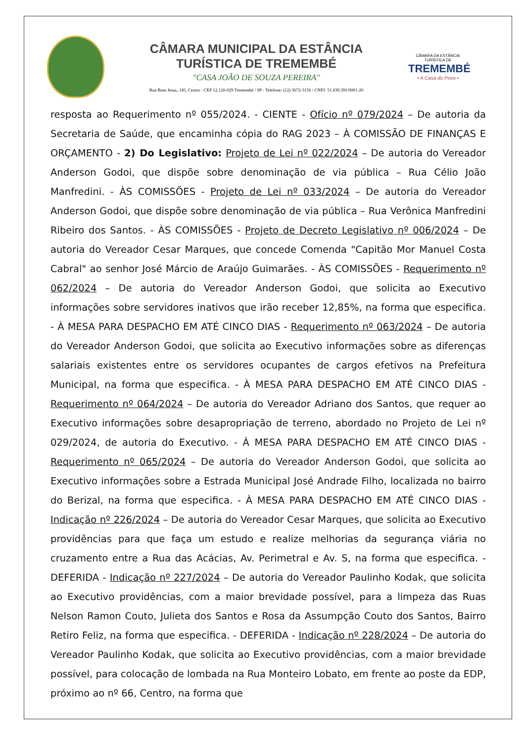CÂMARA MUNICIPAL DA ESTÂNCIA
TURÍSTICA DE TREMEMBÉ
"CASA JOÃO DE SOUZA PEREIRA"
Rua Bom Jesus, 145, Centro - CEP 12.120-029 Tremembé / SP - Telefone: (12) 3672-3156 / CNPJ: 51.639.391/0001-20
CÂMARA DA ESTÂNCIA TURÍSTICA DE
TREMEMBÉ
• A Casa do Povo •
resposta ao Requerimento nº 055/2024. - CIENTE - Ofício nº 079/2024 – De autoria da Secretaria de Saúde, que encaminha cópia do RAG 2023 – À COMISSÃO DE FINANÇAS E ORÇAMENTO - 2) Do Legislativo: Projeto de Lei nº 022/2024 – De autoria do Vereador Anderson Godoi, que dispõe sobre denominação de via pública – Rua Célio João Manfredini. - ÀS COMISSÕES - Projeto de Lei nº 033/2024 – De autoria do Vereador Anderson Godoi, que dispõe sobre denominação de via pública – Rua Verônica Manfredini Ribeiro dos Santos. - ÀS COMISSÕES - Projeto de Decreto Legislativo nº 006/2024 – De autoria do Vereador Cesar Marques, que concede Comenda "Capitão Mor Manuel Costa Cabral" ao senhor José Márcio de Araújo Guimarães. - ÀS COMISSÕES - Requerimento nº 062/2024 – De autoria do Vereador Anderson Godoi, que solicita ao Executivo informações sobre servidores inativos que irão receber 12,85%, na forma que especifica. - À MESA PARA DESPACHO EM ATÉ CINCO DIAS - Requerimento nº 063/2024 – De autoria do Vereador Anderson Godoi, que solicita ao Executivo informações sobre as diferenças salariais existentes entre os servidores ocupantes de cargos efetivos na Prefeitura Municipal, na forma que especifica. - À MESA PARA DESPACHO EM ATÉ CINCO DIAS - Requerimento nº 064/2024 – De autoria do Vereador Adriano dos Santos, que requer ao Executivo informações sobre desapropriação de terreno, abordado no Projeto de Lei nº 029/2024, de autoria do Executivo. - À MESA PARA DESPACHO EM ATÉ CINCO DIAS - Requerimento nº 065/2024 – De autoria do Vereador Anderson Godoi, que solicita ao Executivo informações sobre a Estrada Municipal José Andrade Filho, localizada no bairro do Berizal, na forma que especifica. - À MESA PARA DESPACHO EM ATÉ CINCO DIAS - Indicação nº 226/2024 – De autoria do Vereador Cesar Marques, que solicita ao Executivo providências para que faça um estudo e realize melhorias da segurança viária no cruzamento entre a Rua das Acácias, Av. Perimetral e Av. S, na forma que especifica. - DEFERIDA - Indicação nº 227/2024 – De autoria do Vereador Paulinho Kodak, que solicita ao Executivo providências, com a maior brevidade possível, para a limpeza das Ruas Nelson Ramon Couto, Julieta dos Santos e Rosa da Assumpção Couto dos Santos, Bairro Retiro Feliz, na forma que especifica. - DEFERIDA - Indicação nº 228/2024 – De autoria do Vereador Paulinho Kodak, que solicita ao Executivo providências, com a maior brevidade possível, para colocação de lombada na Rua Monteiro Lobato, em frente ao poste da EDP, próximo ao nº 66, Centro, na forma que